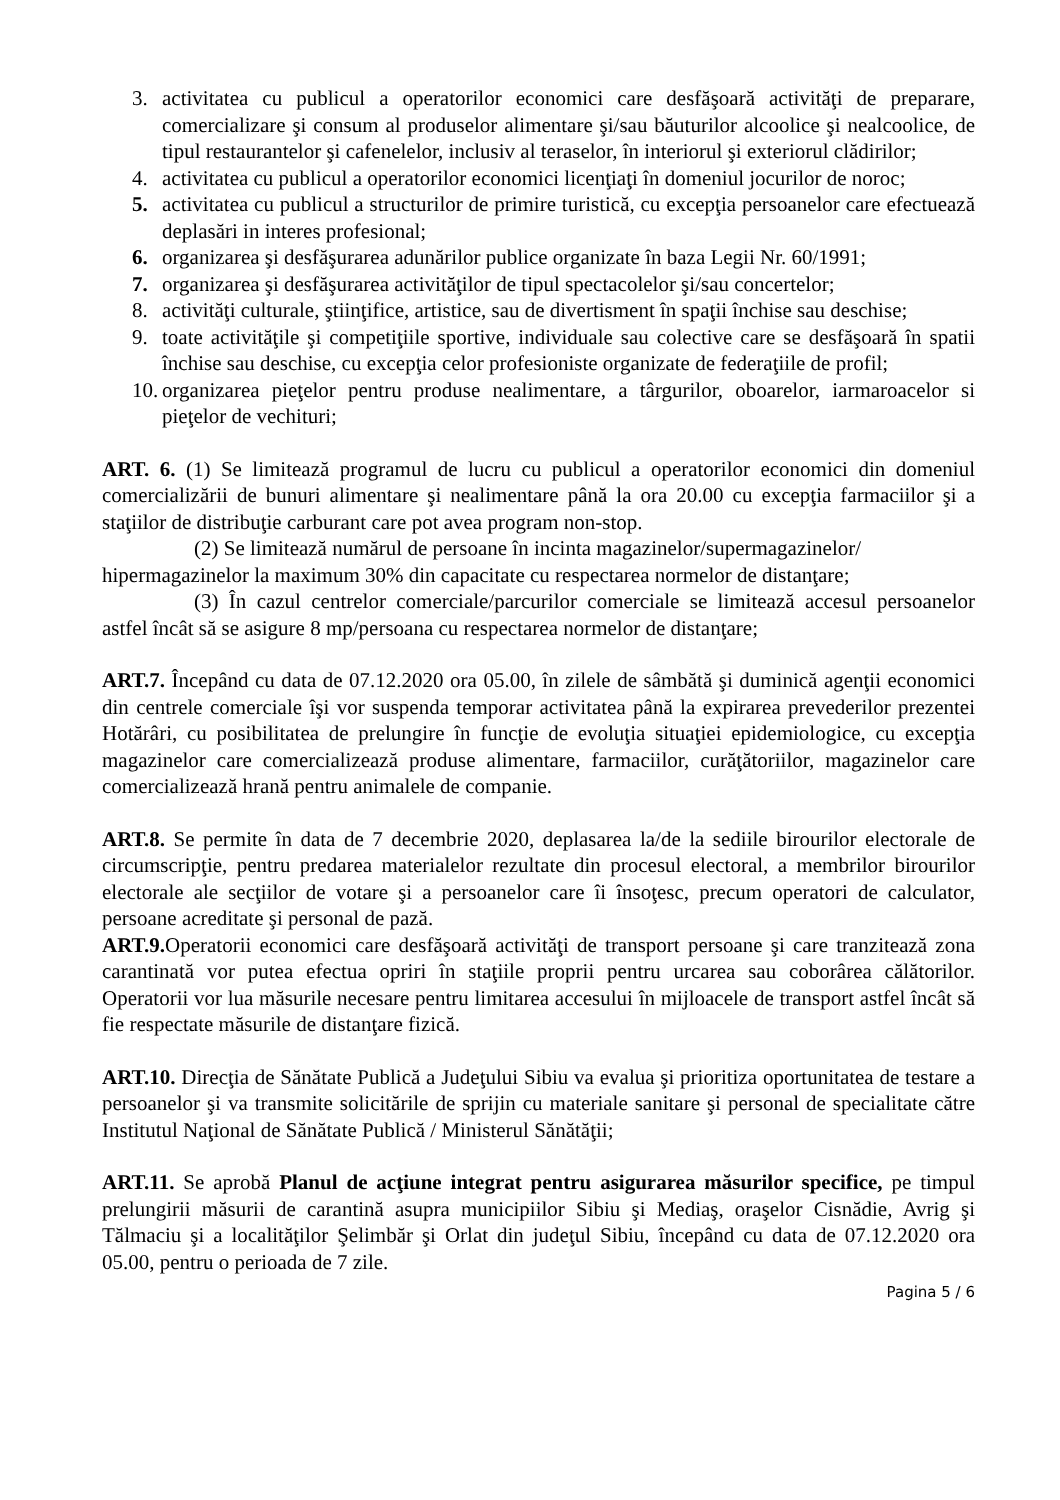3. activitatea cu publicul a operatorilor economici care desfăşoară activităţi de preparare, comercializare şi consum al produselor alimentare şi/sau băuturilor alcoolice şi nealcoolice, de tipul restaurantelor şi cafenelelor, inclusiv al teraselor, în interiorul şi exteriorul clădirilor;
4. activitatea cu publicul a operatorilor economici licenţiaţi în domeniul jocurilor de noroc;
5. activitatea cu publicul a structurilor de primire turistică, cu excepţia persoanelor care efectuează deplasări in interes profesional;
6. organizarea şi desfăşurarea adunărilor publice organizate în baza Legii Nr. 60/1991;
7. organizarea şi desfăşurarea activităţilor de tipul spectacolelor şi/sau concertelor;
8. activităţi culturale, ştiinţifice, artistice, sau de divertisment în spaţii închise sau deschise;
9. toate activităţile şi competiţiile sportive, individuale sau colective care se desfăşoară în spatii închise sau deschise, cu excepţia celor profesioniste organizate de federaţiile de profil;
10. organizarea pieţelor pentru produse nealimentare, a târgurilor, oboarelor, iarmaroacelor si pieţelor de vechituri;
ART. 6. (1) Se limitează programul de lucru cu publicul a operatorilor economici din domeniul comercializării de bunuri alimentare şi nealimentare până la ora 20.00 cu excepţia farmaciilor şi a staţiilor de distribuţie carburant care pot avea program non-stop.
(2) Se limitează numărul de persoane în incinta magazinelor/supermagazinelor/
hipermagazinelor la maximum 30% din capacitate cu respectarea normelor de distanţare;
(3) În cazul centrelor comerciale/parcurilor comerciale se limitează accesul persoanelor astfel încât să se asigure 8 mp/persoana cu respectarea normelor de distanţare;
ART.7. Începând cu data de 07.12.2020 ora 05.00, în zilele de sâmbătă şi duminică agenţii economici din centrele comerciale îşi vor suspenda temporar activitatea până la expirarea prevederilor prezentei Hotărâri, cu posibilitatea de prelungire în funcţie de evoluţia situaţiei epidemiologice, cu excepţia magazinelor care comercializează produse alimentare, farmaciilor, curăţătoriilor, magazinelor care comercializează hrană pentru animalele de companie.
ART.8. Se permite în data de 7 decembrie 2020, deplasarea la/de la sediile birourilor electorale de circumscripţie, pentru predarea materialelor rezultate din procesul electoral, a membrilor birourilor electorale ale secţiilor de votare şi a persoanelor care îi însoţesc, precum operatori de calculator, persoane acreditate şi personal de pază.
ART.9. Operatorii economici care desfăşoară activităţi de transport persoane şi care tranzitează zona carantinată vor putea efectua opriri în staţiile proprii pentru urcarea sau coborârea călătorilor. Operatorii vor lua măsurile necesare pentru limitarea accesului în mijloacele de transport astfel încât să fie respectate măsurile de distanţare fizică.
ART.10. Direcţia de Sănătate Publică a Judeţului Sibiu va evalua şi prioritiza oportunitatea de testare a persoanelor şi va transmite solicitările de sprijin cu materiale sanitare şi personal de specialitate către Institutul Naţional de Sănătate Publică / Ministerul Sănătăţii;
ART.11. Se aprobă Planul de acţiune integrat pentru asigurarea măsurilor specifice, pe timpul prelungirii măsurii de carantină asupra municipiilor Sibiu şi Mediaş, oraşelor Cisnădie, Avrig şi Tălmaciu şi a localităţilor Şelimbăr şi Orlat din judeţul Sibiu, începând cu data de 07.12.2020 ora 05.00, pentru o perioada de 7 zile.
Pagina 5 / 6